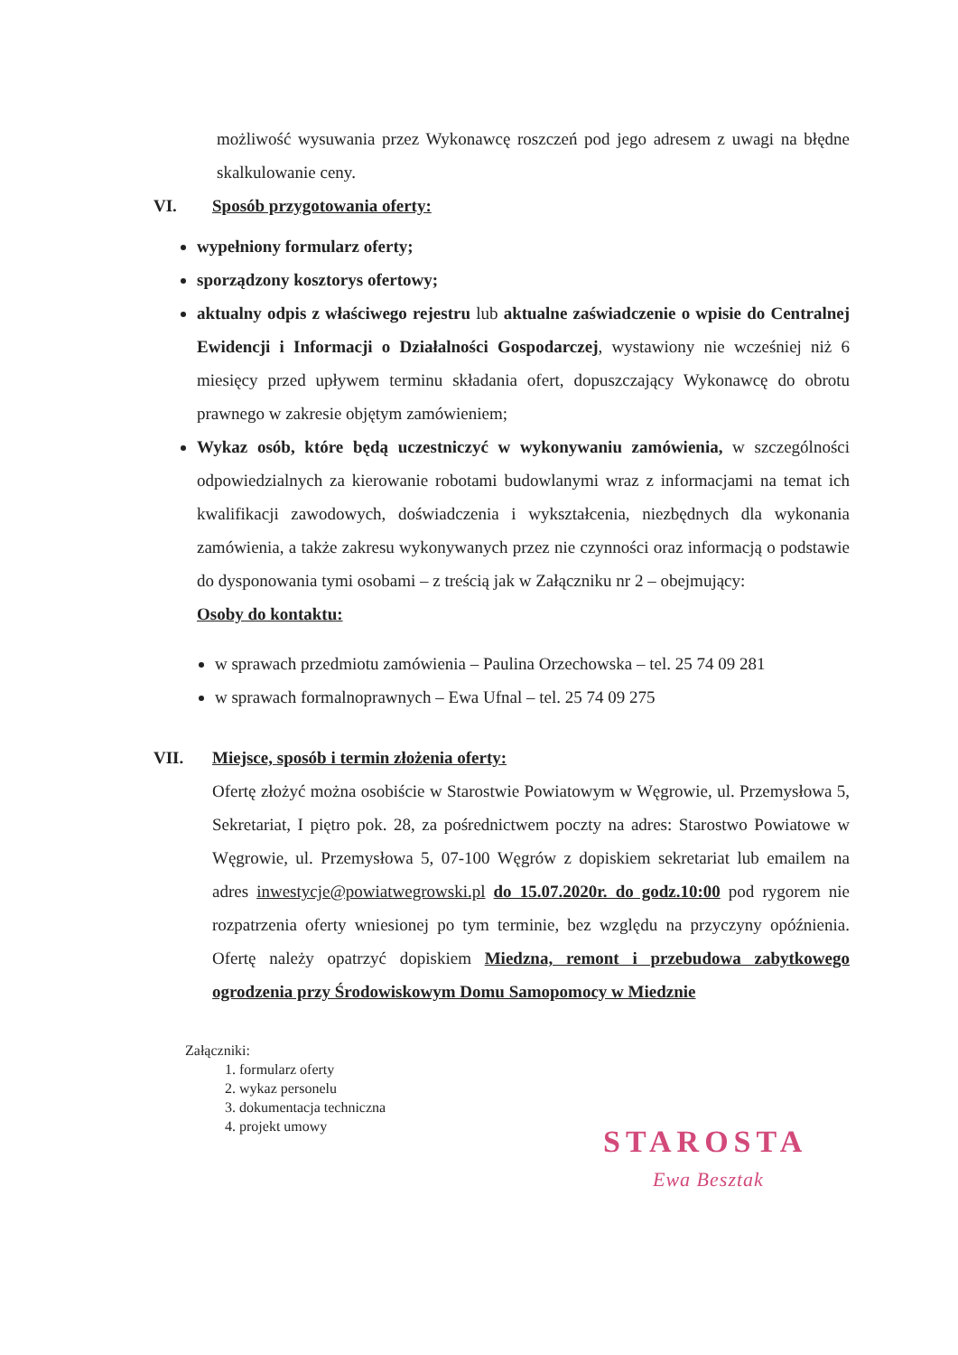możliwość wysuwania przez Wykonawcę roszczeń pod jego adresem z uwagi na błędne skalkulowanie ceny.
VI. Sposób przygotowania oferty:
wypełniony formularz oferty;
sporządzony kosztorys ofertowy;
aktualny odpis z właściwego rejestru lub aktualne zaświadczenie o wpisie do Centralnej Ewidencji i Informacji o Działalności Gospodarczej, wystawiony nie wcześniej niż 6 miesięcy przed upływem terminu składania ofert, dopuszczający Wykonawcę do obrotu prawnego w zakresie objętym zamówieniem;
Wykaz osób, które będą uczestniczyć w wykonywaniu zamówienia, w szczególności odpowiedzialnych za kierowanie robotami budowlanymi wraz z informacjami na temat ich kwalifikacji zawodowych, doświadczenia i wykształcenia, niezbędnych dla wykonania zamówienia, a także zakresu wykonywanych przez nie czynności oraz informacją o podstawie do dysponowania tymi osobami – z treścią jak w Załączniku nr 2 – obejmujący:
Osoby do kontaktu:
w sprawach przedmiotu zamówienia – Paulina Orzechowska – tel. 25 74 09 281
w sprawach formalnoprawnych – Ewa Ufnal – tel. 25 74 09 275
VII. Miejsce, sposób i termin złożenia oferty:
Ofertę złożyć można osobiście w Starostwie Powiatowym w Węgrowie, ul. Przemysłowa 5, Sekretariat, I piętro pok. 28, za pośrednictwem poczty na adres: Starostwo Powiatowe w Węgrowie, ul. Przemysłowa 5, 07-100 Węgrów z dopiskiem sekretariat lub emailem na adres inwestycje@powiatwegrowski.pl do 15.07.2020r. do godz.10:00 pod rygorem nie rozpatrzenia oferty wniesionej po tym terminie, bez względu na przyczyny opóźnienia. Ofertę należy opatrzyć dopiskiem Miedzna, remont i przebudowa zabytkowego ogrodzenia przy Środowiskowym Domu Samopomocy w Miedznie
Załączniki:
1. formularz oferty
2. wykaz personelu
3. dokumentacja techniczna
4. projekt umowy
STAROSTA
Ewa Besztak